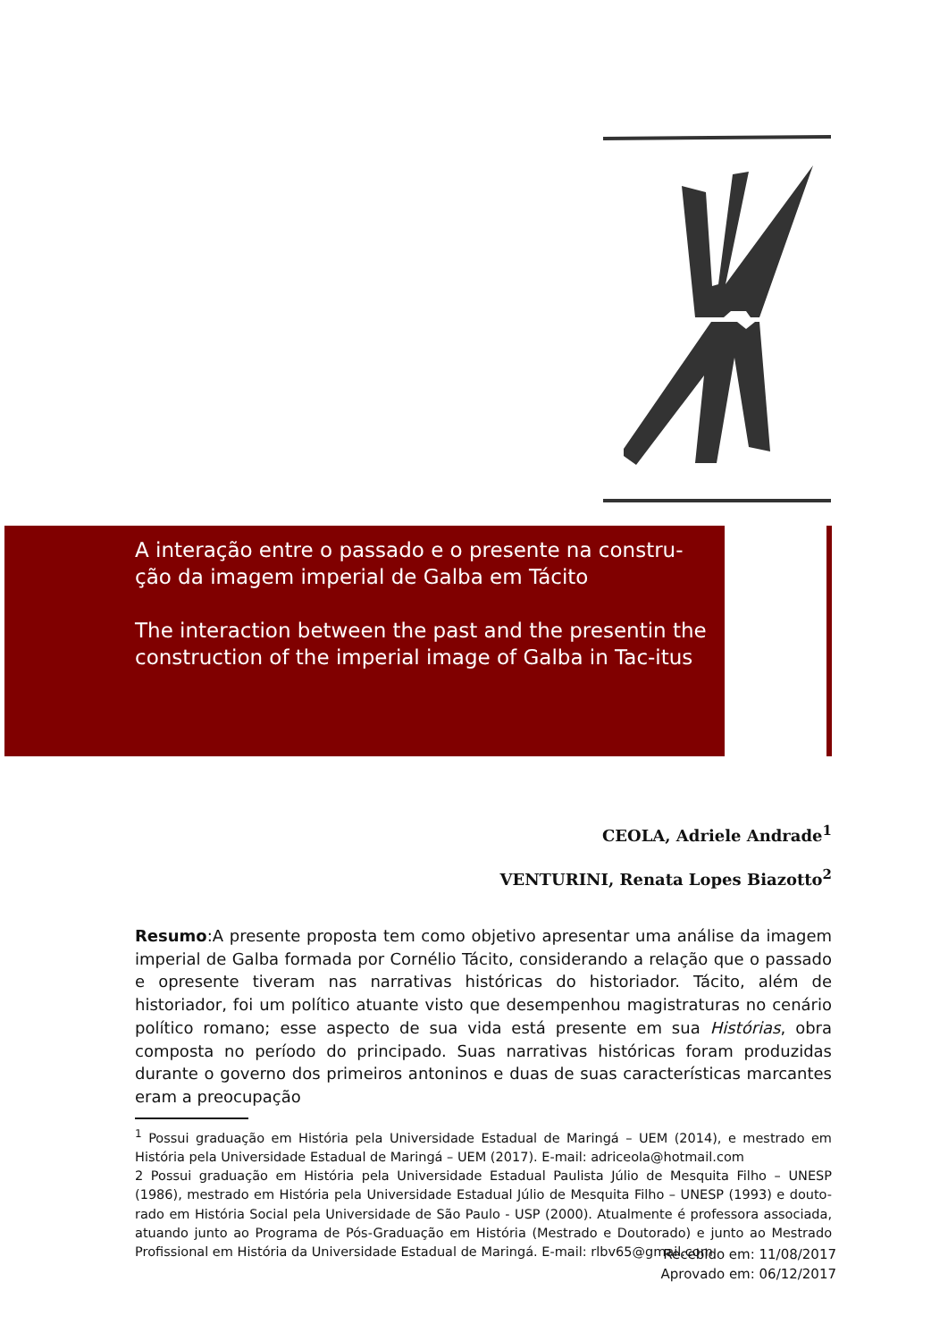A interação entre o passado e o presente na constru-ção da imagem imperial de Galba em Tácito
The interaction between the past and the presentin the construction of the imperial image of Galba in Tac-itus
CEOLA, Adriele Andrade<sup>1</sup>
VENTURINI, Renata Lopes Biazotto<sup>2</sup>
Resumo:A presente proposta tem como objetivo apresentar uma análise da imagem imperial de Galba formada por Cornélio Tácito, considerando a relação que o passado e opresente tiveram nas narrativas históricas do historiador. Tácito, além de historiador, foi um político atuante visto que desempenhou magistraturas no cenário político romano; esse aspecto de sua vida está presente em sua Histórias, obra composta no período do principado. Suas narrativas históricas foram produzidas durante o governo dos primeiros antoninos e duas de suas características marcantes eram a preocupação
<sup>1</sup> Possui graduação em História pela Universidade Estadual de Maringá – UEM (2014), e mestrado em História pela Universidade Estadual de Maringá – UEM (2017). E-mail: adriceola@hotmail.com
2 Possui graduação em História pela Universidade Estadual Paulista Júlio de Mesquita Filho – UNESP (1986), mestrado em História pela Universidade Estadual Júlio de Mesquita Filho – UNESP (1993) e douto-rado em História Social pela Universidade de São Paulo - USP (2000). Atualmente é professora associada, atuando junto ao Programa de Pós-Graduação em História (Mestrado e Doutorado) e junto ao Mestrado Profissional em História da Universidade Estadual de Maringá. E-mail: rlbv65@gmail.com
Recebido em: 11/08/2017
Aprovado em: 06/12/2017